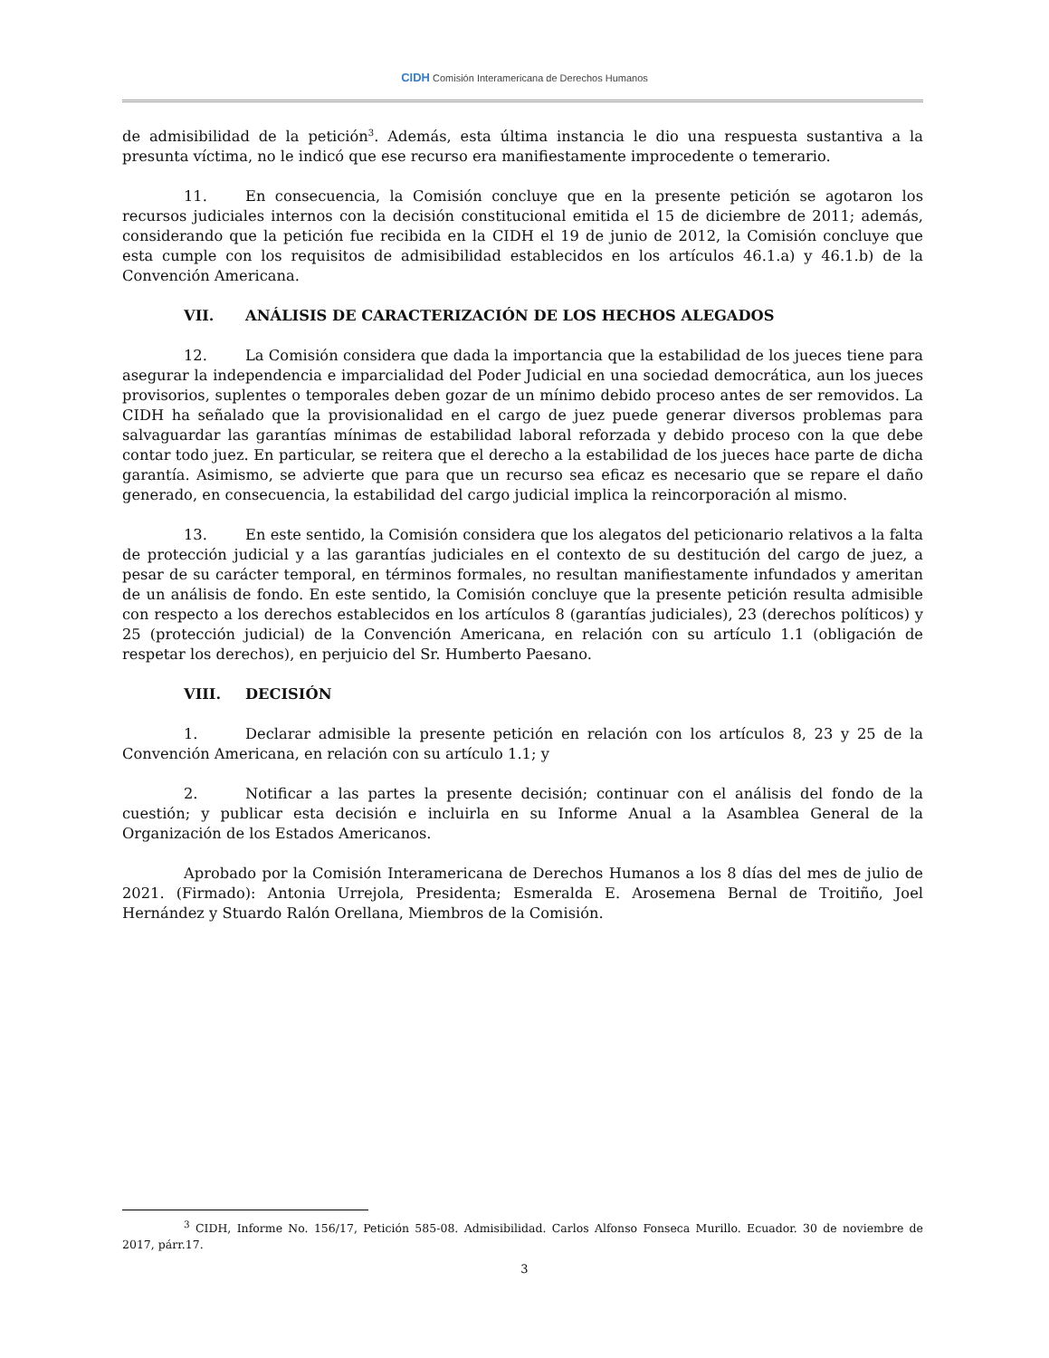CIDH Comisión Interamericana de Derechos Humanos
de admisibilidad de la petición<sup>3</sup>. Además, esta última instancia le dio una respuesta sustantiva a la presunta víctima, no le indicó que ese recurso era manifiestamente improcedente o temerario.
11. En consecuencia, la Comisión concluye que en la presente petición se agotaron los recursos judiciales internos con la decisión constitucional emitida el 15 de diciembre de 2011; además, considerando que la petición fue recibida en la CIDH el 19 de junio de 2012, la Comisión concluye que esta cumple con los requisitos de admisibilidad establecidos en los artículos 46.1.a) y 46.1.b) de la Convención Americana.
VII. ANÁLISIS DE CARACTERIZACIÓN DE LOS HECHOS ALEGADOS
12. La Comisión considera que dada la importancia que la estabilidad de los jueces tiene para asegurar la independencia e imparcialidad del Poder Judicial en una sociedad democrática, aun los jueces provisorios, suplentes o temporales deben gozar de un mínimo debido proceso antes de ser removidos. La CIDH ha señalado que la provisionalidad en el cargo de juez puede generar diversos problemas para salvaguardar las garantías mínimas de estabilidad laboral reforzada y debido proceso con la que debe contar todo juez. En particular, se reitera que el derecho a la estabilidad de los jueces hace parte de dicha garantía. Asimismo, se advierte que para que un recurso sea eficaz es necesario que se repare el daño generado, en consecuencia, la estabilidad del cargo judicial implica la reincorporación al mismo.
13. En este sentido, la Comisión considera que los alegatos del peticionario relativos a la falta de protección judicial y a las garantías judiciales en el contexto de su destitución del cargo de juez, a pesar de su carácter temporal, en términos formales, no resultan manifiestamente infundados y ameritan de un análisis de fondo. En este sentido, la Comisión concluye que la presente petición resulta admisible con respecto a los derechos establecidos en los artículos 8 (garantías judiciales), 23 (derechos políticos) y 25 (protección judicial) de la Convención Americana, en relación con su artículo 1.1 (obligación de respetar los derechos), en perjuicio del Sr. Humberto Paesano.
VIII. DECISIÓN
1. Declarar admisible la presente petición en relación con los artículos 8, 23 y 25 de la Convención Americana, en relación con su artículo 1.1; y
2. Notificar a las partes la presente decisión; continuar con el análisis del fondo de la cuestión; y publicar esta decisión e incluirla en su Informe Anual a la Asamblea General de la Organización de los Estados Americanos.
Aprobado por la Comisión Interamericana de Derechos Humanos a los 8 días del mes de julio de 2021. (Firmado): Antonia Urrejola, Presidenta; Esmeralda E. Arosemena Bernal de Troitiño, Joel Hernández y Stuardo Ralón Orellana, Miembros de la Comisión.
<sup>3</sup> CIDH, Informe No. 156/17, Petición 585-08. Admisibilidad. Carlos Alfonso Fonseca Murillo. Ecuador. 30 de noviembre de 2017, párr.17.
3